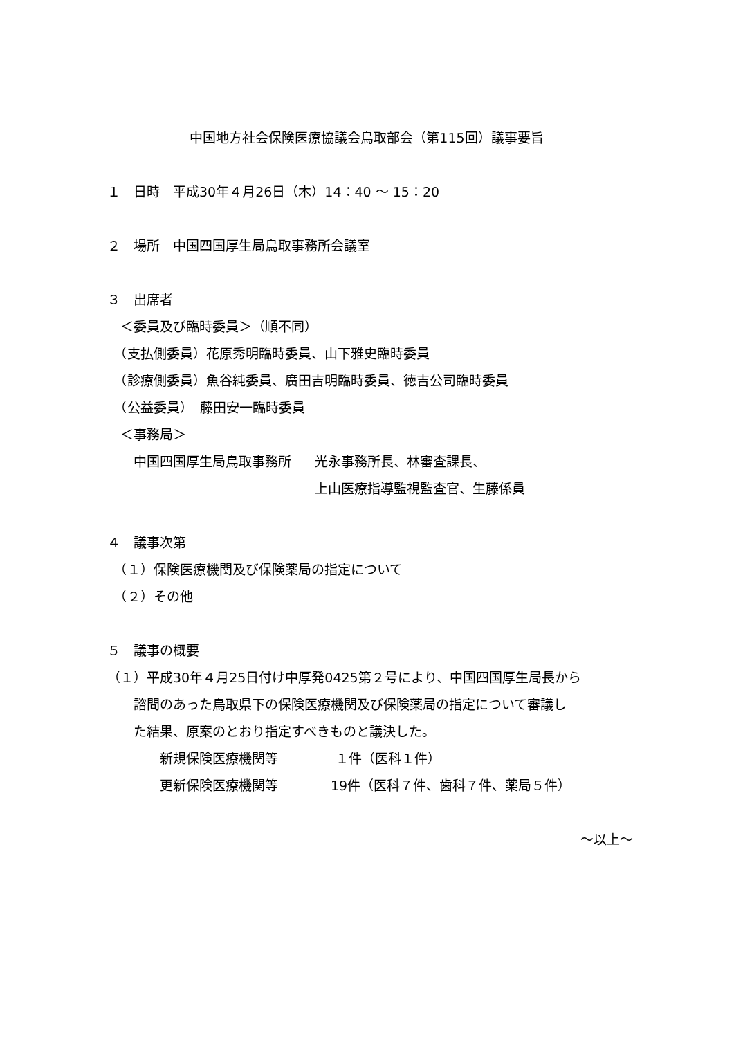中国地方社会保険医療協議会鳥取部会（第115回）議事要旨
１　日時　平成30年４月26日（木）14：40 ～ 15：20
２　場所　中国四国厚生局鳥取事務所会議室
３　出席者
　＜委員及び臨時委員＞（順不同）
　（支払側委員）花原秀明臨時委員、山下雅史臨時委員
　（診療側委員）魚谷純委員、廣田吉明臨時委員、徳吉公司臨時委員
　（公益委員）　藤田安一臨時委員
　＜事務局＞
　　中国四国厚生局鳥取事務所 光永事務所長、林審査課長、
上山医療指導監視監査官、生藤係員
４　議事次第
　（１）保険医療機関及び保険薬局の指定について
　（２）その他
５　議事の概要
（１）平成30年４月25日付け中厚発0425第２号により、中国四国厚生局長から
　　諮問のあった鳥取県下の保険医療機関及び保険薬局の指定について審議し
　　た結果、原案のとおり指定すべきものと議決した。
　　　　新規保険医療機関等 １件（医科１件）
　　　　更新保険医療機関等 19件（医科７件、歯科７件、薬局５件）
～以上～